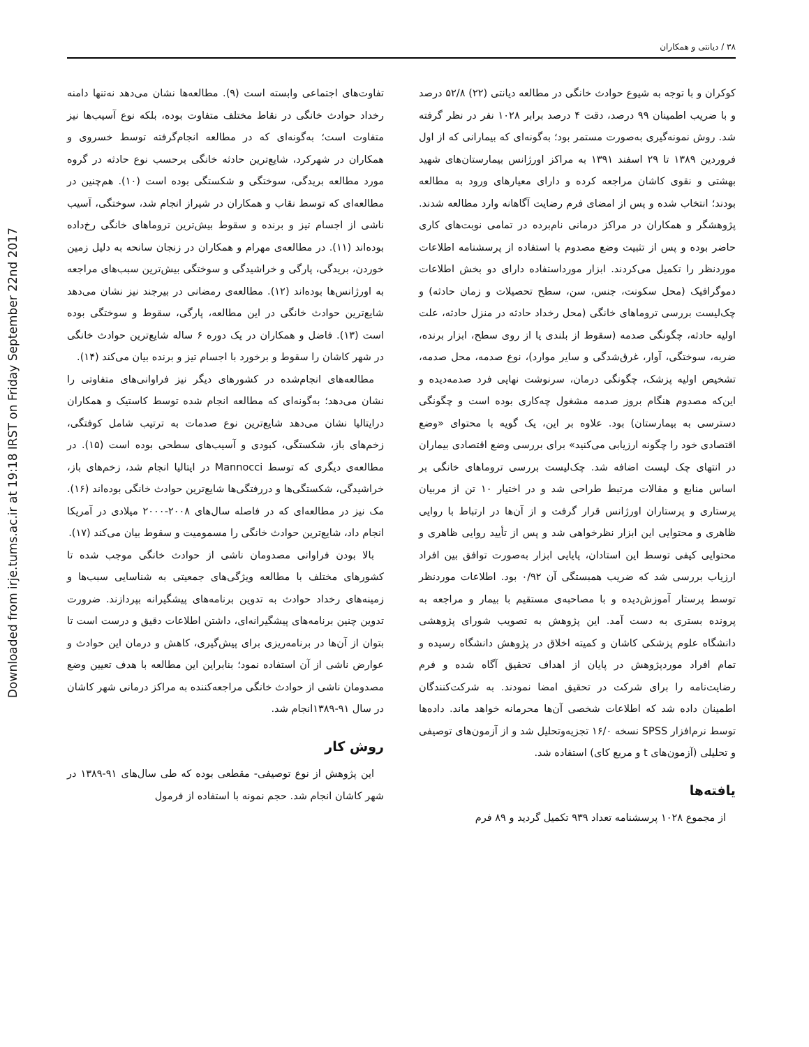۳۸ / دیانتی و همکاران
تفاوت‌های اجتماعی وابسته است (۹). مطالعه‌ها نشان می‌دهد نه‌تنها دامنه رخداد حوادث خانگی در نقاط مختلف متفاوت بوده، بلکه نوع آسیب‌ها نیز متفاوت است؛ به‌گونه‌ای که در مطالعه انجام‌گرفته توسط خسروی و همکاران در شهرکرد، شایع‌ترین حادثه خانگی برحسب نوع حادثه در گروه مورد مطالعه بریدگی، سوختگی و شکستگی بوده است (۱۰). هم‌چنین در مطالعه‌ای که توسط نقاب و همکاران در شیراز انجام شد، سوختگی، آسیب ناشی از اجسام تیز و برنده و سقوط بیش‌ترین تروماهای خانگی رخ‌داده بوده‌اند (۱۱). در مطالعه‌ی مهرام و همکاران در زنجان سانحه به دلیل زمین خوردن، بریدگی، پارگی و خراشیدگی و سوختگی بیش‌ترین سبب‌های مراجعه به اورژانس‌ها بوده‌اند (۱۲). مطالعه‌ی رمضانی در بیرجند نیز نشان می‌دهد شایع‌ترین حوادث خانگی در این مطالعه، پارگی، سقوط و سوختگی بوده است (۱۳). فاضل و همکاران در یک دوره ۶ ساله شایع‌ترین حوادث خانگی در شهر کاشان را سقوط و برخورد با اجسام تیز و برنده بیان می‌کند (۱۴).
مطالعه‌های انجام‌شده در کشورهای دیگر نیز فراوانی‌های متفاوتی را نشان می‌دهد؛ به‌گونه‌ای که مطالعه انجام شده توسط کاستیک و همکاران درایتالیا نشان می‌دهد شایع‌ترین نوع صدمات به ترتیب شامل کوفتگی، زخم‌های باز، شکستگی، کبودی و آسیب‌های سطحی بوده است (۱۵). در مطالعه‌ی دیگری که توسط Mannocci در ایتالیا انجام شد، زخم‌های باز، خراشیدگی، شکستگی‌ها و دررفتگی‌ها شایع‌ترین حوادث خانگی بوده‌اند (۱۶). مک نیز در مطالعه‌ای که در فاصله سال‌های ۲۰۰۸-۲۰۰۰ میلادی در آمریکا انجام داد، شایع‌ترین حوادث خانگی را مسمومیت و سقوط بیان می‌کند (۱۷).
بالا بودن فراوانی مصدومان ناشی از حوادث خانگی موجب شده تا کشورهای مختلف با مطالعه ویژگی‌های جمعیتی به شناسایی سبب‌ها و زمینه‌های رخداد حوادث به تدوین برنامه‌های پیشگیرانه بپردازند. ضرورت تدوین چنین برنامه‌های پیشگیرانه‌ای، داشتن اطلاعات دقیق و درست است تا بتوان از آن‌ها در برنامه‌ریزی برای پیش‌گیری، کاهش و درمان این حوادث و عوارض ناشی از آن استفاده نمود؛ بنابراین این مطالعه با هدف تعیین وضع مصدومان ناشی از حوادث خانگی مراجعه‌کننده به مراکز درمانی شهر کاشان در سال ۹۱-۱۳۸۹انجام شد.
روش کار
این پژوهش از نوع توصیفی- مقطعی بوده که طی سال‌های ۹۱-۱۳۸۹ در شهر کاشان انجام شد. حجم نمونه با استفاده از فرمول
کوکران و با توجه به شیوع حوادث خانگی در مطالعه دیانتی (۲۲) ۵۲/۸ درصد و با ضریب اطمینان ۹۹ درصد، دقت ۴ درصد برابر ۱۰۲۸ نفر در نظر گرفته شد. روش نمونه‌گیری به‌صورت مستمر بود؛ به‌گونه‌ای که بیمارانی که از اول فروردین ۱۳۸۹ تا ۲۹ اسفند ۱۳۹۱ به مراکز اورژانس بیمارستان‌های شهید بهشتی و نقوی کاشان مراجعه کرده و دارای معیارهای ورود به مطالعه بودند؛ انتخاب شده و پس از امضای فرم رضایت آگاهانه وارد مطالعه شدند. پژوهشگر و همکاران در مراکز درمانی نام‌برده در تمامی نوبت‌های کاری حاضر بوده و پس از تثبیت وضع مصدوم با استفاده از پرسشنامه اطلاعات موردنظر را تکمیل می‌کردند. ابزار مورداستفاده دارای دو بخش اطلاعات دموگرافیک (محل سکونت، جنس، سن، سطح تحصیلات و زمان حادثه) و چک‌لیست بررسی تروماهای خانگی (محل رخداد حادثه در منزل حادثه، علت اولیه حادثه، چگونگی صدمه (سقوط از بلندی یا از روی سطح، ابزار برنده، ضربه، سوختگی، آوار، غرق‌شدگی و سایر موارد)، نوع صدمه، محل صدمه، تشخیص اولیه پزشک، چگونگی درمان، سرنوشت نهایی فرد صدمه‌دیده و این‌که مصدوم هنگام بروز صدمه مشغول چه‌کاری بوده است و چگونگی دسترسی به بیمارستان) بود. علاوه بر این، یک گویه با محتوای «وضع اقتصادی خود را چگونه ارزیابی می‌کنید» برای بررسی وضع اقتصادی بیماران در انتهای چک لیست اضافه شد. چک‌لیست بررسی تروماهای خانگی بر اساس منابع و مقالات مرتبط طراحی شد و در اختیار ۱۰ تن از مربیان پرستاری و پرستاران اورژانس قرار گرفت و از آن‌ها در ارتباط با روایی ظاهری و محتوایی این ابزار نظرخواهی شد و پس از تأیید روایی ظاهری و محتوایی کیفی توسط این استادان، پایایی ابزار به‌صورت توافق بین افراد ارزیاب بررسی شد که ضریب همبستگی آن ۰/۹۲ بود. اطلاعات موردنظر توسط پرستار آموزش‌دیده و با مصاحبه‌ی مستقیم با بیمار و مراجعه به پرونده بستری به دست آمد. این پژوهش به تصویب شورای پژوهشی دانشگاه علوم پزشکی کاشان و کمیته اخلاق در پژوهش دانشگاه رسیده و تمام افراد موردپژوهش در پایان از اهداف تحقیق آگاه شده و فرم رضایت‌نامه را برای شرکت در تحقیق امضا نمودند. به شرکت‌کنندگان اطمینان داده شد که اطلاعات شخصی آن‌ها محرمانه خواهد ماند. داده‌ها توسط نرم‌افزار SPSS نسخه ۱۶/۰ تجزیه‌وتحلیل شد و از آزمون‌های توصیفی و تحلیلی (آزمون‌های t و مربع کای) استفاده شد.
یافته‌ها
از مجموع ۱۰۲۸ پرسشنامه تعداد ۹۳۹ تکمیل گردید و ۸۹ فرم
Downloaded from irje.tums.ac.ir at 19:18 IRST on Friday September 22nd 2017